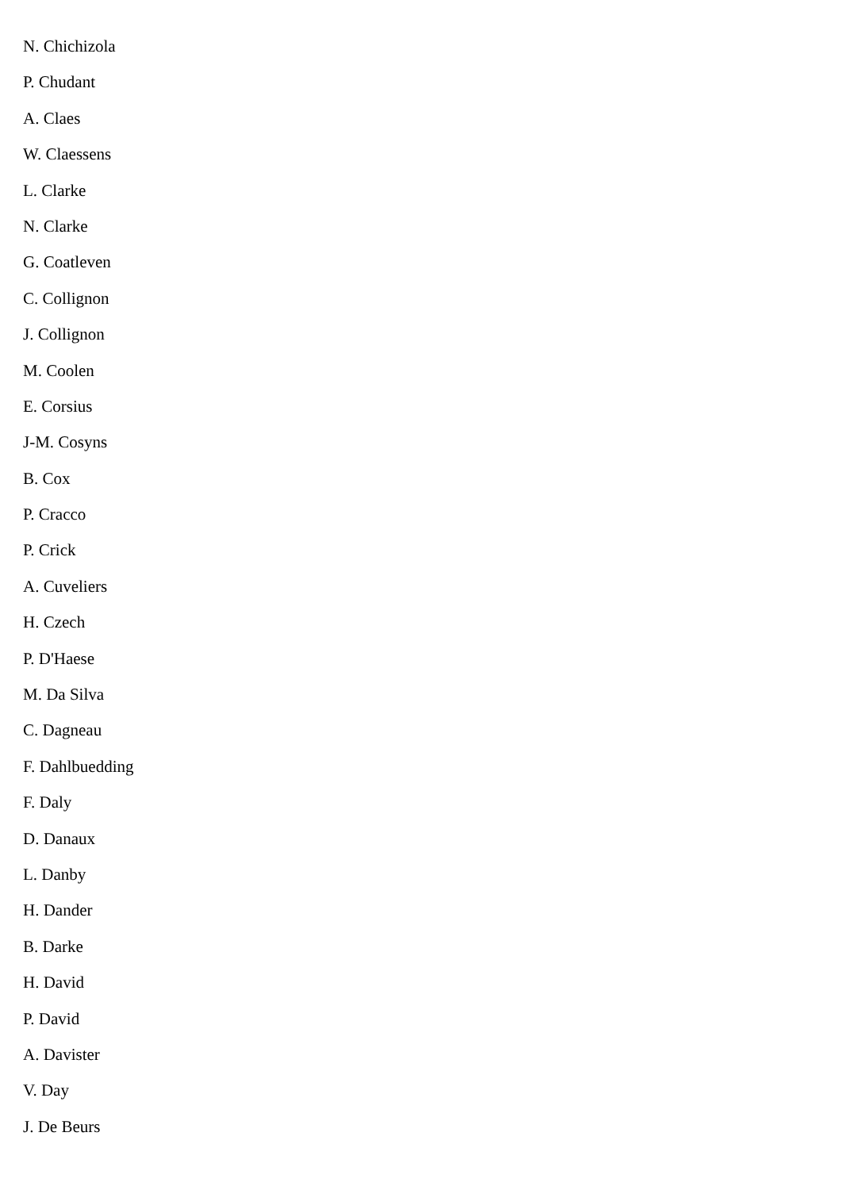N. Chichizola
P. Chudant
A. Claes
W. Claessens
L. Clarke
N. Clarke
G. Coatleven
C. Collignon
J. Collignon
M. Coolen
E. Corsius
J-M. Cosyns
B. Cox
P. Cracco
P. Crick
A. Cuveliers
H. Czech
P. D'Haese
M. Da Silva
C. Dagneau
F. Dahlbuedding
F. Daly
D. Danaux
L. Danby
H. Dander
B. Darke
H. David
P. David
A. Davister
V. Day
J. De Beurs